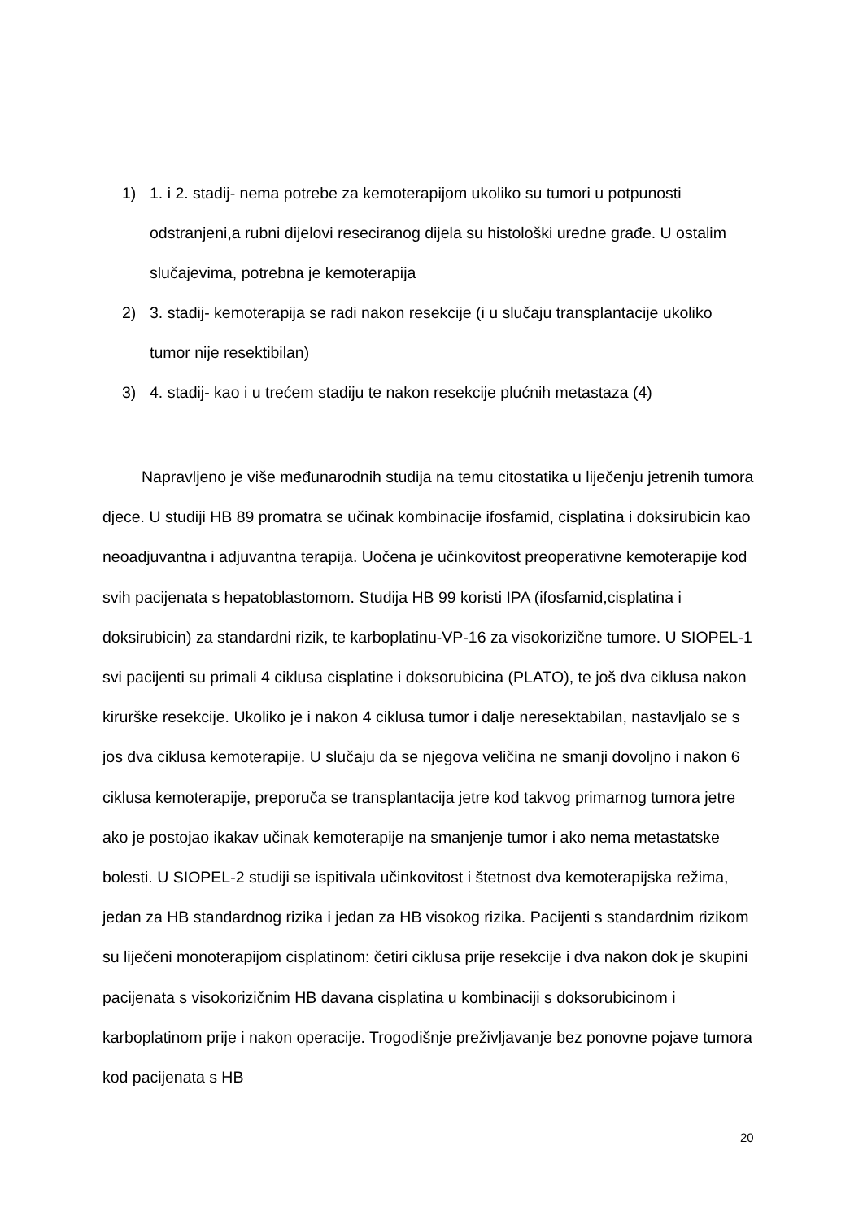1) 1. i 2. stadij- nema potrebe za kemoterapijom ukoliko su tumori u potpunosti odstranjeni,a rubni dijelovi reseciranog dijela su histološki uredne građe. U ostalim slučajevima, potrebna je kemoterapija
2) 3. stadij- kemoterapija se radi nakon resekcije (i u slučaju transplantacije ukoliko tumor nije resektibilan)
3) 4. stadij- kao i u trećem stadiju te nakon resekcije plućnih metastaza (4)
Napravljeno je više međunarodnih studija na temu citostatika u liječenju jetrenih tumora djece. U studiji HB 89 promatra se učinak kombinacije ifosfamid, cisplatina i doksirubicin kao neoadjuvantna i adjuvantna terapija. Uočena je učinkovitost preoperativne kemoterapije kod svih pacijenata s hepatoblastomom. Studija HB 99 koristi IPA (ifosfamid,cisplatina i doksirubicin) za standardni rizik, te karboplatinu-VP-16 za visokorizične tumore. U SIOPEL-1 svi pacijenti su primali 4 ciklusa cisplatine i doksorubicina (PLATO), te još dva ciklusa nakon kirurške resekcije. Ukoliko je i nakon 4 ciklusa tumor i dalje neresektabilan, nastavljalo se s jos dva ciklusa kemoterapije. U slučaju da se njegova veličina ne smanji dovoljno i nakon 6 ciklusa kemoterapije, preporuča se transplantacija jetre kod takvog primarnog tumora jetre ako je postojao ikakav učinak kemoterapije na smanjenje tumor i ako nema metastatske bolesti. U SIOPEL-2 studiji se ispitivala učinkovitost i štetnost dva kemoterapijska režima, jedan za HB standardnog rizika i jedan za HB visokog rizika. Pacijenti s standardnim rizikom su liječeni monoterapijom cisplatinom: četiri ciklusa prije resekcije i dva nakon dok je skupini pacijenata s visokorizičnim HB davana cisplatina u kombinaciji s doksorubicinom i karboplatinom prije i nakon operacije. Trogodišnje preživljavanje bez ponovne pojave tumora kod pacijenata s HB
20